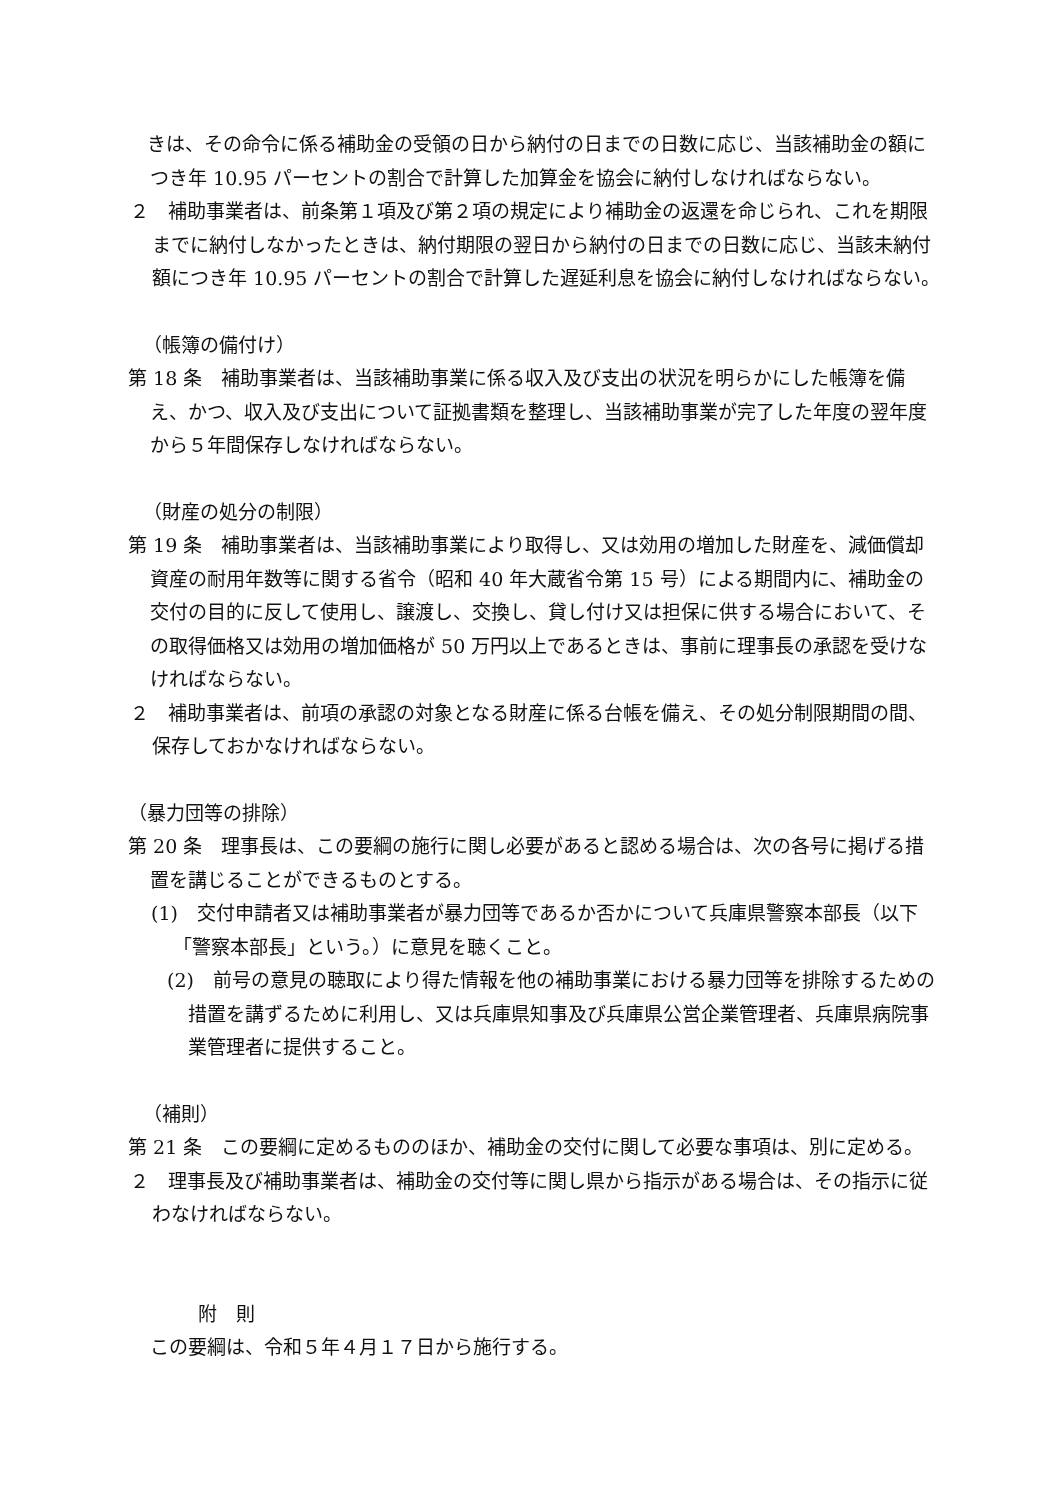きは、その命令に係る補助金の受領の日から納付の日までの日数に応じ、当該補助金の額につき年 10.95 パーセントの割合で計算した加算金を協会に納付しなければならない。
２　補助事業者は、前条第１項及び第２項の規定により補助金の返還を命じられ、これを期限までに納付しなかったときは、納付期限の翌日から納付の日までの日数に応じ、当該未納付額につき年 10.95 パーセントの割合で計算した遅延利息を協会に納付しなければならない。
（帳簿の備付け）
第 18 条　補助事業者は、当該補助事業に係る収入及び支出の状況を明らかにした帳簿を備え、かつ、収入及び支出について証拠書類を整理し、当該補助事業が完了した年度の翌年度から５年間保存しなければならない。
（財産の処分の制限）
第 19 条　補助事業者は、当該補助事業により取得し、又は効用の増加した財産を、減価償却資産の耐用年数等に関する省令（昭和 40 年大蔵省令第 15 号）による期間内に、補助金の交付の目的に反して使用し、譲渡し、交換し、貸し付け又は担保に供する場合において、その取得価格又は効用の増加価格が 50 万円以上であるときは、事前に理事長の承認を受けなければならない。
２　補助事業者は、前項の承認の対象となる財産に係る台帳を備え、その処分制限期間の間、保存しておかなければならない。
（暴力団等の排除）
第 20 条　理事長は、この要綱の施行に関し必要があると認める場合は、次の各号に掲げる措置を講じることができるものとする。
(1)　交付申請者又は補助事業者が暴力団等であるか否かについて兵庫県警察本部長（以下「警察本部長」という。）に意見を聴くこと。
　(2)　前号の意見の聴取により得た情報を他の補助事業における暴力団等を排除するための措置を講ずるために利用し、又は兵庫県知事及び兵庫県公営企業管理者、兵庫県病院事業管理者に提供すること。
（補則）
第 21 条　この要綱に定めるもののほか、補助金の交付に関して必要な事項は、別に定める。
２　理事長及び補助事業者は、補助金の交付等に関し県から指示がある場合は、その指示に従わなければならない。
附　則
この要綱は、令和５年４月１７日から施行する。